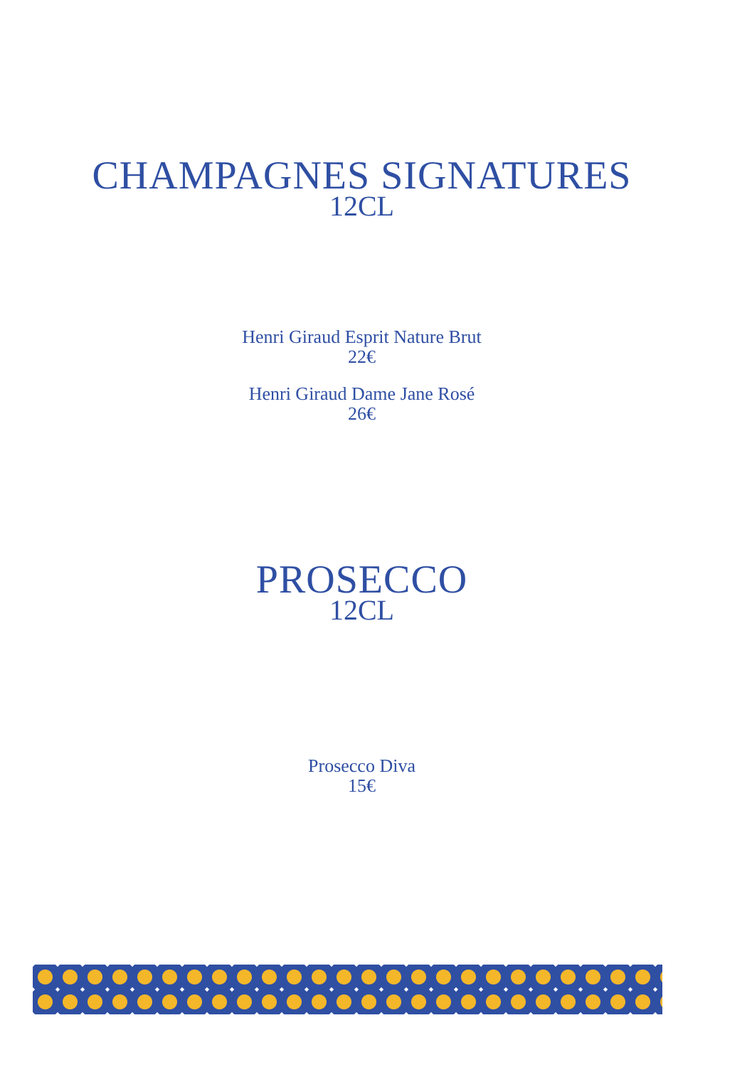CHAMPAGNES SIGNATURES
12CL
Henri Giraud Esprit Nature Brut
22€
Henri Giraud Dame Jane Rosé
26€
PROSECCO
12CL
Prosecco Diva
15€